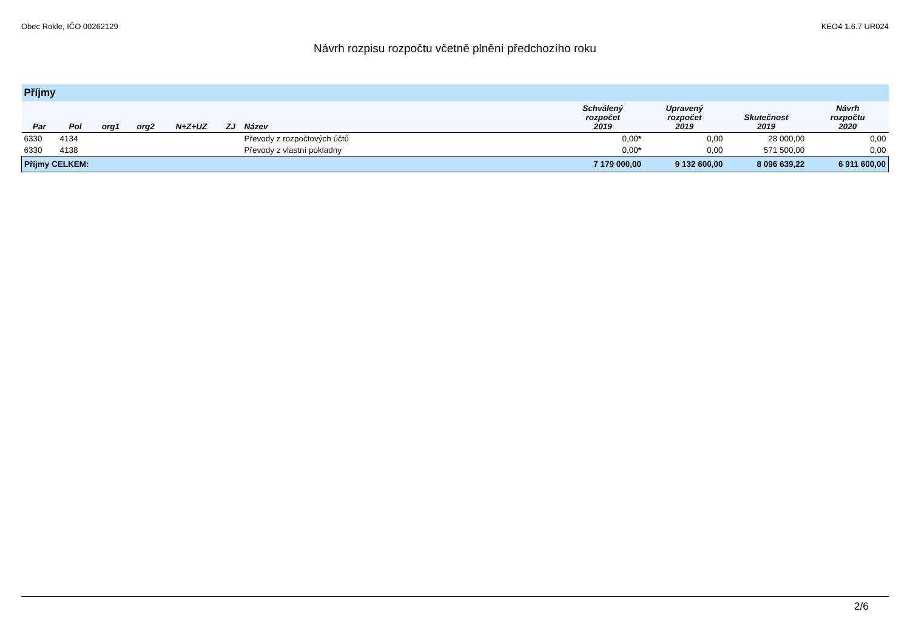Obec Rokle, IČO 00262129 KEO4 1.6.7 UR024
Návrh rozpisu rozpočtu včetně plnění předchozího roku
| Příjmy | | | | | | | | | | |
| Par | Pol | org1 | org2 | N+Z+UZ | ZJ | Název | Schválený rozpočet 2019 | Upravený rozpočet 2019 | Skutečnost 2019 | Návrh rozpočtu 2020 |
| 6330 | 4134 | | | | | Převody z rozpočtových účtů | 0,00 * | 0,00 | 28 000,00 | 0,00 |
| 6330 | 4138 | | | | | Převody z vlastní pokladny | 0,00 * | 0,00 | 571 500,00 | 0,00 |
| Příjmy CELKEM: | | | | | | | 7 179 000,00 | 9 132 600,00 | 8 096 639,22 | 6 911 600,00 |
2/6